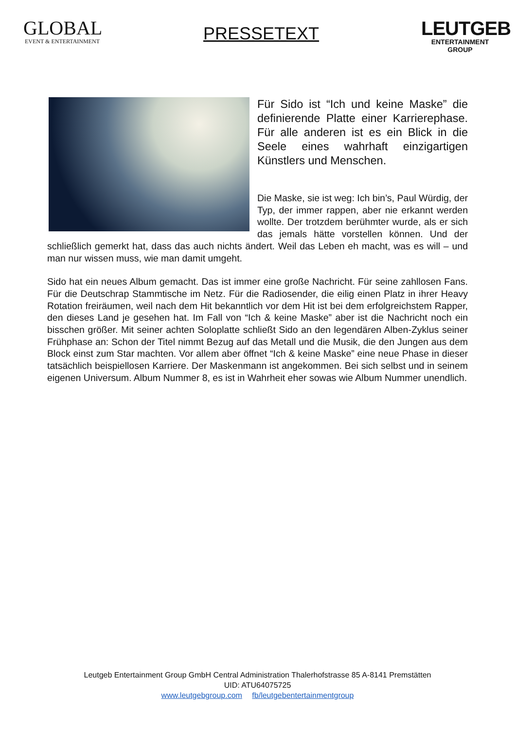GLOBAL
EVENT & ENTERTAINMENT
PRESSETEXT
LEUTGEB
ENTERTAINMENT GROUP
Für Sido ist “Ich und keine Maske” die definierende Platte einer Karrierephase. Für alle anderen ist es ein Blick in die Seele eines wahrhaft einzigartigen Künstlers und Menschen.
Die Maske, sie ist weg: Ich bin’s, Paul Würdig, der Typ, der immer rappen, aber nie erkannt werden wollte. Der trotzdem berühmter wurde, als er sich das jemals hätte vorstellen können. Und der schließlich gemerkt hat, dass das auch nichts ändert. Weil das Leben eh macht, was es will – und man nur wissen muss, wie man damit umgeht.
Sido hat ein neues Album gemacht. Das ist immer eine große Nachricht. Für seine zahllosen Fans. Für die Deutschrap Stammtische im Netz. Für die Radiosender, die eilig einen Platz in ihrer Heavy Rotation freiräumen, weil nach dem Hit bekanntlich vor dem Hit ist bei dem erfolgreichstem Rapper, den dieses Land je gesehen hat. Im Fall von “Ich & keine Maske” aber ist die Nachricht noch ein bisschen größer. Mit seiner achten Soloplatte schließt Sido an den legendären Alben-Zyklus seiner Frühphase an: Schon der Titel nimmt Bezug auf das Metall und die Musik, die den Jungen aus dem Block einst zum Star machten. Vor allem aber öffnet “Ich & keine Maske” eine neue Phase in dieser tatsächlich beispiellosen Karriere. Der Maskenmann ist angekommen. Bei sich selbst und in seinem eigenen Universum. Album Nummer 8, es ist in Wahrheit eher sowas wie Album Nummer unendlich.
Leutgeb Entertainment Group GmbH Central Administration Thalerhofstrasse 85 A-8141 Premstätten
UID: ATU64075725
www.leutgebgroup.com fb/leutgebentertainmentgroup